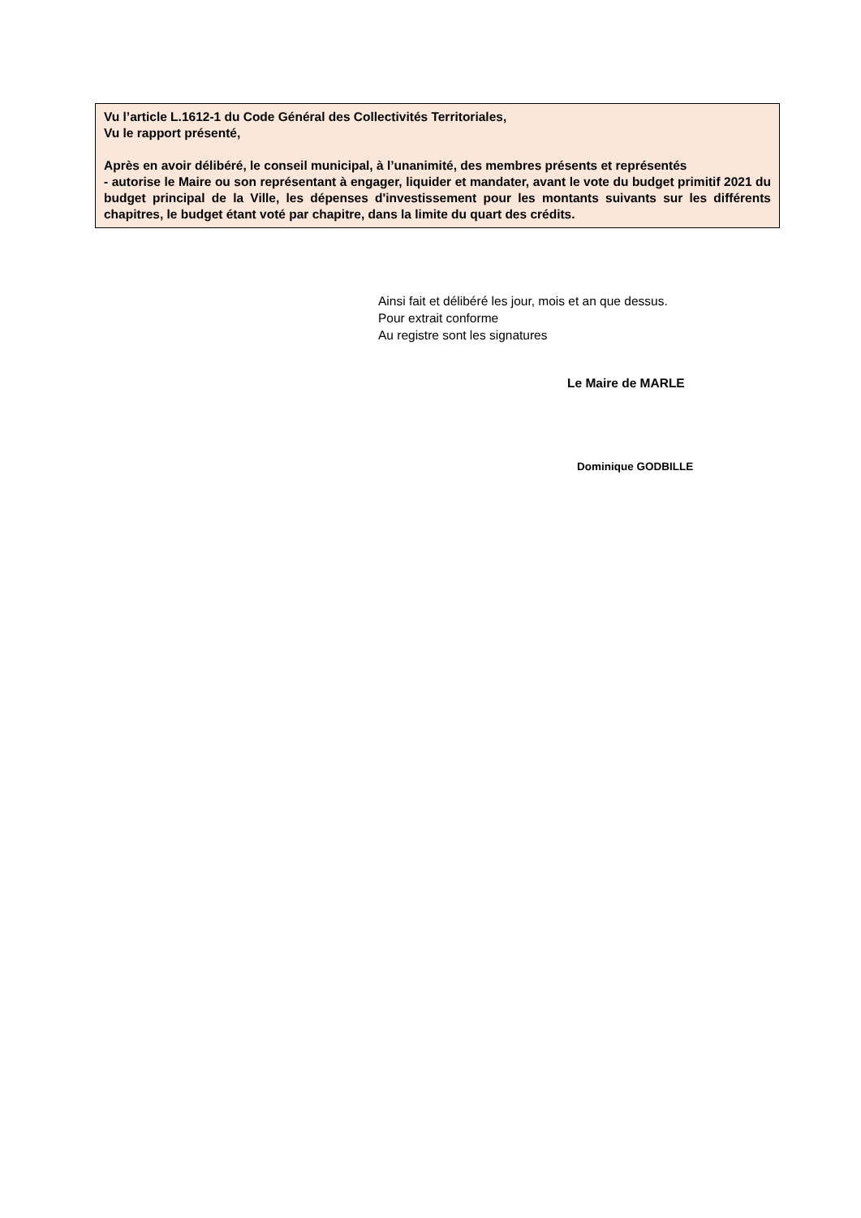Vu l’article L.1612-1 du Code Général des Collectivités Territoriales,
Vu le rapport présenté,
Après en avoir délibéré, le conseil municipal, à l’unanimité, des membres présents et représentés
- autorise le Maire ou son représentant à engager, liquider et mandater, avant le vote du budget primitif 2021 du budget principal de la Ville, les dépenses d'investissement pour les montants suivants sur les différents chapitres, le budget étant voté par chapitre, dans la limite du quart des crédits.
Ainsi fait et délibéré les jour, mois et an que dessus.
Pour extrait conforme
Au registre sont les signatures
Le Maire de MARLE
Dominique GODBILLE